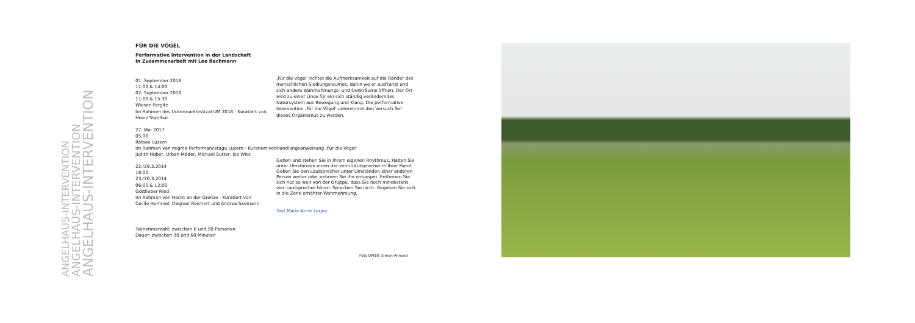ANGELHAUS-INTERVENTION
ANGELHAUS-INTERVENTION
ANGELHAUS-INTERVENTION
FÜR DIE VÖGEL
Performative Intervention in der Landschaft
In Zusammenarbeit mit Leo Bachmann
01. September 2018
11:00 & 14:00
02. September 2018
11:00 & 15.30
Wiesen Fergitz
Im Rahmen des Uckermarkfestival UM 2018 - Kuratiert von
Heinz Stahlhut
27. Mai 2017
05.00
Rotsee Luzern
Im Rahmen von migma Performancetage Luzern - Kuratiert von
Judith Huber, Urban Mäder, Michael Sutter, Isa Wiss
22./29.3.2014
18:00
23./30.3.2014
06:00 & 12:00
Gottlieber Ried
Im Rahmen von Hecht an der Grenze - Kuratiert von
Cécile Hummel, Dagmar Reichert und Andrea Saemann
Teilnehmerzahl: zwischen 6 und 50 Personen
Dauer: zwischen 30 und 60 Minuten
‚Für die Vögel' richtet die Aufmerksamkeit auf die Ränder des menschlichen Siedlungsraumes, dahin wo er ausfranst und sich andere Wahrnehmungs- und Denkräume öffnen. Der Ort wird zu einer Linse für ein sich ständig veränderndes Natursystem aus Bewegung und Klang. Die performative Intervention ‚Für die Vögel' unternimmt den Versuch Teil dieses Organismus zu werden.
Handlungsanweisung ‚Für die Vögel'
Gehen und stehen Sie in Ihrem eigenen Rhythmus. Halten Sie unter Umständen einen der zehn Lautsprecher in Ihrer Hand. Geben Sie den Lautsprecher unter Umständen einer anderen Person weiter oder nehmen Sie ihn entgegen. Entfernen Sie sich nur so weit von der Gruppe, dass Sie noch mindestens vier Lautsprecher hören. Sprechen Sie nicht. Begeben Sie sich in die Zone erhöhter Wahrnehmung.
Text Marie-Anne Lerjen
Foto UM18: Simon Annand